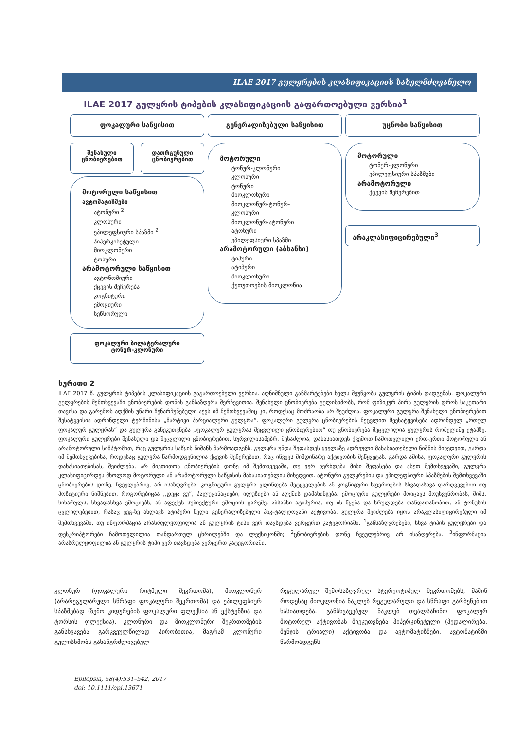ILAE 2017 გულყრების კლასიფიკაციის სახელმძღვანელო
ILAE 2017 გულყრის ტიპების კლასიფიკაციის გაფართოებული ვერსია<sup>1</sup>
ფოკალური საწყისით გენერალიზებული საწყისით უცნობი საწყისით
შენახული
ცნობიერებით
დათრგუნული
ცნობიერებით
მოტორული საწყისით
ავტომატიზმები
ატონური <sup>2</sup>
კლონური
ეპილეფსიური სპაზმი <sup>2</sup>
ჰიპერკინეტული
მიოკლონური
ტონური
არამოტორული საწყისით
ავტონომიური
ქცევის შეჩერება
კოგნიტური
ემოციური
სენსორული
ფოკალური ბილატერალური
ტონურ-კლონური
მოტორული
ტონურ-კლონური
კლონური
ტონური
მიოკლონური
მიოკლონურ-ტონურ-
კლონური
მიოკლონურ-ატონური
ატონური
ეპილეფსიური სპაზმი
არამოტორული (აბსანსი)
ტიპური
ატიპური
მიოკლონური
ქუთუთოების მიოკლონია
მოტორული
ტონურ-კლონური
ეპილეფსიური სპაზმები
არამოტორული
ქცევის შეჩერებით
არაკლასიფიცირებული<sup>3</sup>
სურათი 2
ILAE 2017 წ. გულყრის ტიპების კლასიფიკაციის გაგართოებული ვერსია. აღნიშნული განმარტებები ხელს შეუწყობს გულყრის ტიპის დადგენას. ფოკალური გულყრების შემთხვევაში ცნობიერების დონის განსაზღვრა შერჩევითია. შენახული ცნობიერება გულისხმობს, რომ ფიზიკურ პირს გულყრის დროს საკუთარი თავისა და გარემოს აღქმის უნარი შენარჩუნებული აქვს იმ შემთხვევაშიც კი, როდესაც მოძრაობა არ შეუძლია. ფოკალური გულყრა შენახული ცნობიერებით შესატყვისია ადრინდელი ტერმინისა „მარტივი პარციალური გულყრა“. ფოკალური გულყრა ცნობიერების შეცვლით შეესატყვისება ადრინდელ „რთულ ფოკალურ გულყრას“ და გულყრა განეკუთვნება „ფოკალურ გულყრას შეცვლილი ცნობიერებით“ თუ ცნობიერება შეცვლილია გულყრის რომელიმე ეტაპზე. ფოკალური გულყრები შენახული და შეცვლილი ცნობიერებით, სურვილისამებრ, შესაძლოა, დახასიათდეს ქვემოთ ჩამოთვლილი ერთ-ერთი მოტორული ან არამოტორული სიმპტომით, რაც გულყრის საწყის ნიშანს წარმოადგენს. გულყრა უნდა შეფასდეს ყველაზე ადრეული მახასიათებელი ნიშნის მიხედვით, გარდა იმ შემთხვევებისა, როდესაც გულყრა წარმოდგენილია ქცევის შეჩერებით, რაც იწვევს მიმდინარე აქტივობის შეწყვეტას. გარდა ამისა, ფოკალური გულყრის დახასიათებისას, შეიძლება, არ მიეთითოს ცნობიერების დონე იმ შემთხვევაში, თუ ვერ ხერხდება მისი შეფასება და ასეთ შემთხვევაში, გულყრა კლასიფიცირდეს მხოლოდ მოტორული ან არამოტორული საწყისის მახასიათებლის მიხედვით. ატონური გულყრების და ეპილეფსიური სპაზმების შემთხვევაში ცნობიერების დონე, ჩვეულებრივ, არ ისაზღვრება. კოგნიტური გულყრა ვლინდება მეტყველების ან კოგნიტური სფეროების სხვადასხვა დარღვევებით თუ პოზიტიური ნიშნებით, როგორებიცაა ,,დეჟა ვუ”, ჰალუცინაციები, ილუზიები ან აღქმის დამახინჯება. ემოციური გულყრები მოიცავს მოუსვენრობას, შიშს, სიხარულს, სხვადასხვა ემოციებს, ან აფექტს სუბიექტური ემოციის გარეშე. აბსანსი ატიპურია, თუ ის წყება და სრულდება თანდათანობით, ან ტონუსის ცვლილებებით, რასაც ეეგ-ზე ახლავს ატიპური ნელი გენერალიზებული პიკ-ტალღოვანი აქტივობა. გულყრა შეიძლება იყოს არაკლასიფიცირებული იმ შემთხვევაში, თუ ინფორმაცია არასრულყოფილია ან გულყრის ტიპი ვერ თავსდება ვერცერთ კატეგორიაში. <sup>1</sup>განსაზღვრებები, სხვა ტიპის გულყრები და დესკრიპტორები ჩამოთვლილია თანდართულ ცხრილებში და ლექსიკონში; <sup>2</sup>ცნობიერების დონე ჩვეულებრივ არ ისაზღვრება. <sup>3</sup>ინფორმაცია არასრულყოფილია ან გულყრის ტიპი ვერ თავსდება ვერცერთ კატეგორიაში.
კლონურ (ფოკალური რიტმული შეკრთომა), მიოკლონურ (არარეგულარული სწრაფი ფოკალური შეკრთომა) და ეპილეფსიურ სპაზმებად (ზემო კიდურების ფოკალური ფლექსია ან ექსტენზია და ტორსის ფლექსია). კლონური და მიოკლონური შეკრთომების განსხვავება გარკვეულწილად პირობითია, მაგრამ კლონური გულისხმობს გახანგრძლივებულ
რეგულარულ შემოსაზღვრულ სტერეოტიპულ შეკრთომებს, მაშინ როდესაც მიოკლონია ნაკლებ რეგულარული და სწრაფი გარბენებით ხასიათდება. განსხვავებულ ნაკლებ თვალსაჩინო ფოკალურ მოტორულ აქტივობას მიეკუთვნება ჰიპერკინეტული (პედალირება, მენჯის ტრიალი) აქტივობა და ავტომატიზმები. ავტომატიზმი წარმოადგენს
Epilepsia, 58(4):531–542, 2017
doi: 10.1111/epi.13671